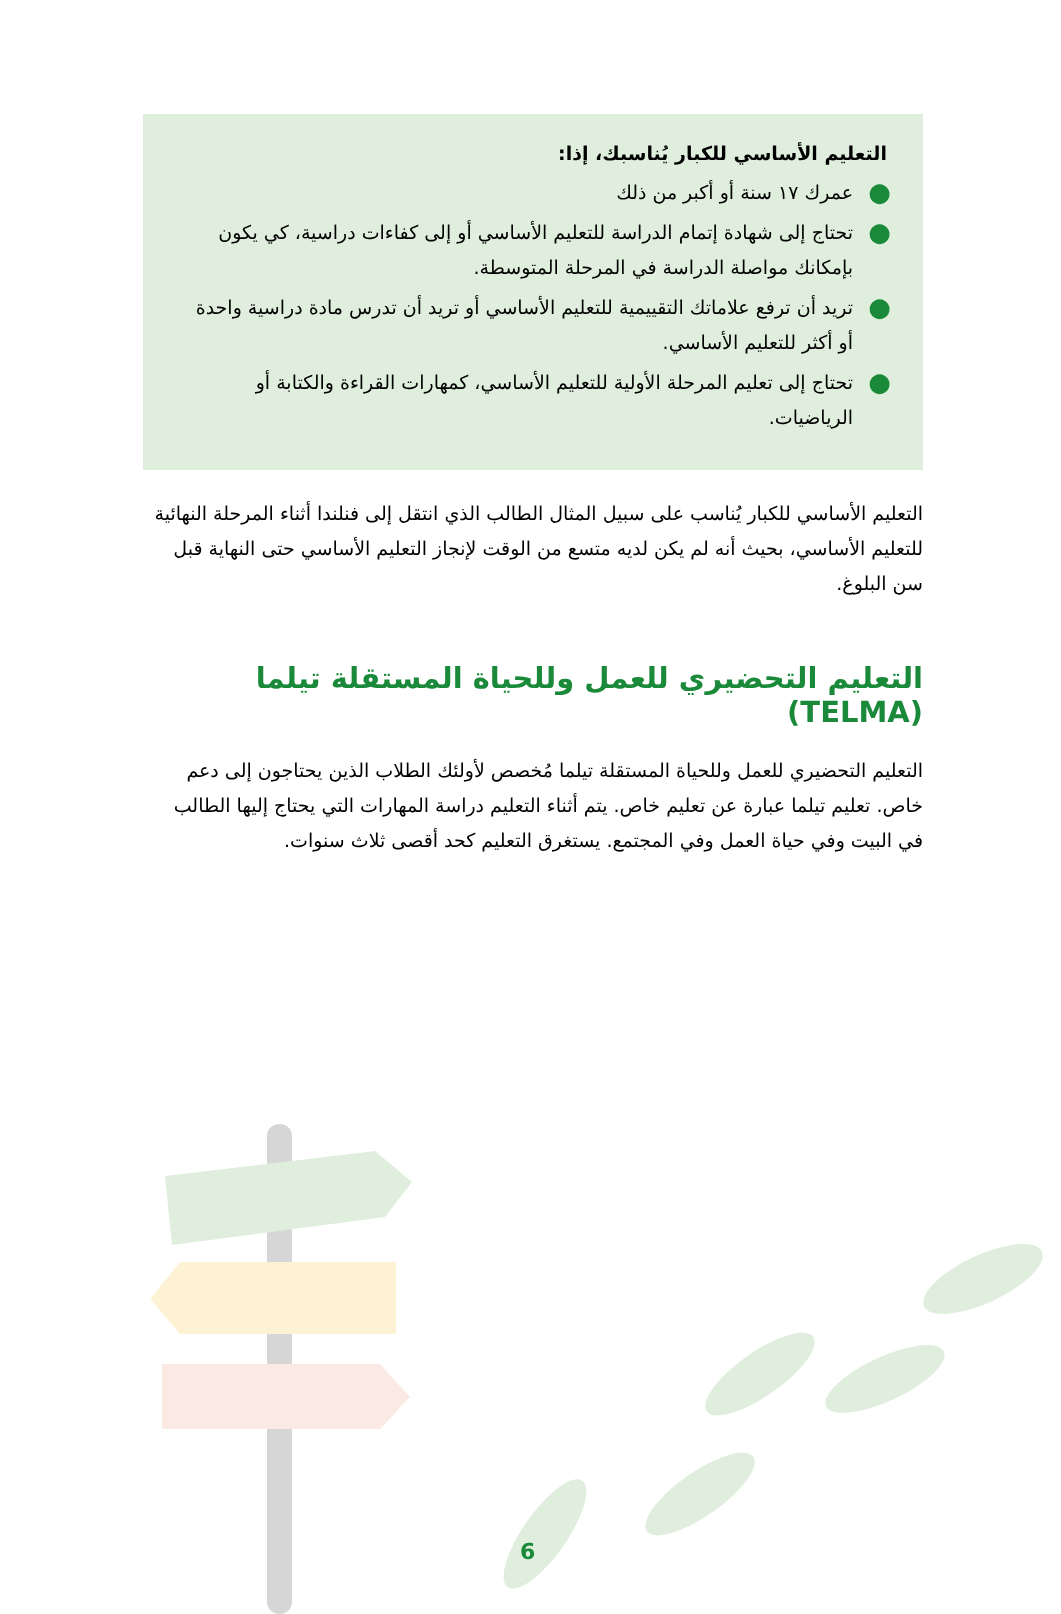التعليم الأساسي للكبار يُناسبك، إذا:
● عمرك ١٧ سنة أو أكبر من ذلك
● تحتاج إلى شهادة إتمام الدراسة للتعليم الأساسي أو إلى كفاءات دراسية، كي يكون بإمكانك مواصلة الدراسة في المرحلة المتوسطة.
● تريد أن ترفع علاماتك التقييمية للتعليم الأساسي أو تريد أن تدرس مادة دراسية واحدة أو أكثر للتعليم الأساسي.
● تحتاج إلى تعليم المرحلة الأولية للتعليم الأساسي، كمهارات القراءة والكتابة أو الرياضيات.
التعليم الأساسي للكبار يُناسب على سبيل المثال الطالب الذي انتقل إلى فنلندا أثناء المرحلة النهائية للتعليم الأساسي، بحيث أنه لم يكن لديه متسع من الوقت لإنجاز التعليم الأساسي حتى النهاية قبل سن البلوغ.
التعليم التحضيري للعمل وللحياة المستقلة تيلما (TELMA)
التعليم التحضيري للعمل وللحياة المستقلة تيلما مُخصص لأولئك الطلاب الذين يحتاجون إلى دعم خاص. تعليم تيلما عبارة عن تعليم خاص. يتم أثناء التعليم دراسة المهارات التي يحتاج إليها الطالب في البيت وفي حياة العمل وفي المجتمع. يستغرق التعليم كحد أقصى ثلاث سنوات.
6